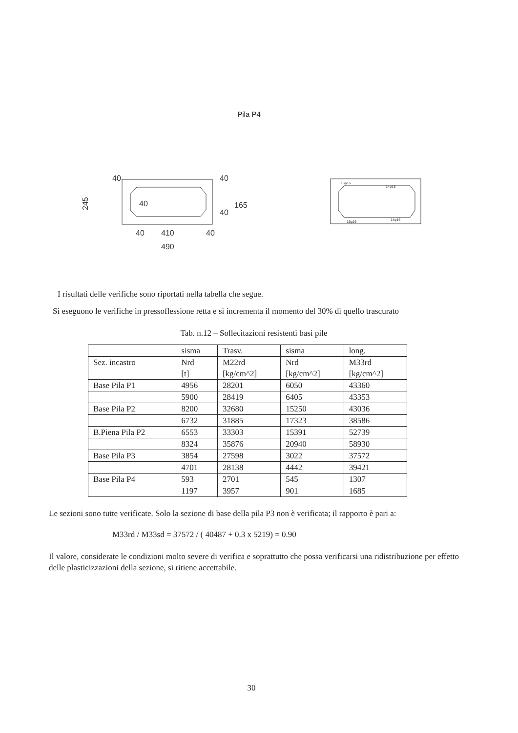Pila P4
40
245
40
410
40
490
40
165
40
40
16φ16
14φ16
16φ16
14φ16
I risultati delle verifiche sono riportati nella tabella che segue.
Si eseguono le verifiche in pressoflessione retta e si incrementa il momento del 30% di quello trascurato
Tab. n.12 – Sollecitazioni resistenti basi pile
| | sisma | Trasv. | sisma | long. |
| Sez. incastro | Nrd [t] | M22rd [kg/cm^2] | Nrd [kg/cm^2] | M33rd [kg/cm^2] |
| Base Pila P1 | 4956 | 28201 | 6050 | 43360 |
| | 5900 | 28419 | 6405 | 43353 |
| Base Pila P2 | 8200 | 32680 | 15250 | 43036 |
| | 6732 | 31885 | 17323 | 38586 |
| B.Piena Pila P2 | 6553 | 33303 | 15391 | 52739 |
| | 8324 | 35876 | 20940 | 58930 |
| Base Pila P3 | 3854 | 27598 | 3022 | 37572 |
| | 4701 | 28138 | 4442 | 39421 |
| Base Pila P4 | 593 | 2701 | 545 | 1307 |
| | 1197 | 3957 | 901 | 1685 |
Le sezioni sono tutte verificate. Solo la sezione di base della pila P3 non è verificata; il rapporto è pari a:
M33rd / M33sd = 37572 / ( 40487 + 0.3 x 5219) = 0.90
Il valore, considerate le condizioni molto severe di verifica e soprattutto che possa verificarsi una ridistribuzione per effetto delle plasticizzazioni della sezione, si ritiene accettabile.
30